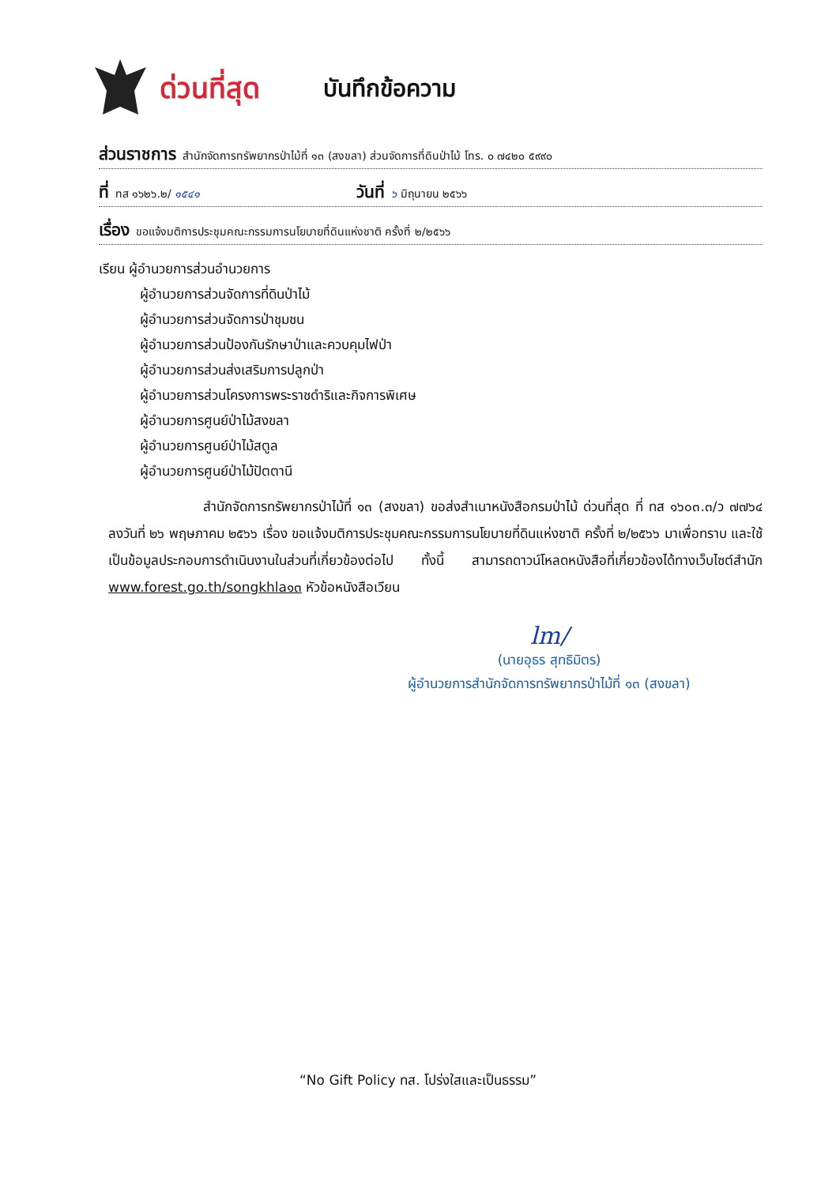ด่วนที่สุด
บันทึกข้อความ
ส่วนราชการ สำนักจัดการทรัพยากรป่าไม้ที่ ๑๓ (สงขลา) ส่วนจัดการที่ดินป่าไม้ โทร. ๐ ๗๔๒๐ ๕๙๙๐
ที่ ทส ๑๖๒๖.๒/ ๑๕๔๑ วันที่ ๖ มิถุนายน ๒๕๖๖
เรื่อง ขอแจ้งมติการประชุมคณะกรรมการนโยบายที่ดินแห่งชาติ ครั้งที่ ๒/๒๕๖๖
เรียน ผู้อำนวยการส่วนอำนวยการ
ผู้อำนวยการส่วนจัดการที่ดินป่าไม้
ผู้อำนวยการส่วนจัดการป่าชุมชน
ผู้อำนวยการส่วนป้องกันรักษาป่าและควบคุมไฟป่า
ผู้อำนวยการส่วนส่งเสริมการปลูกป่า
ผู้อำนวยการส่วนโครงการพระราชดำริและกิจการพิเศษ
ผู้อำนวยการศูนย์ป่าไม้สงขลา
ผู้อำนวยการศูนย์ป่าไม้สตูล
ผู้อำนวยการศูนย์ป่าไม้ปัตตานี
สำนักจัดการทรัพยากรป่าไม้ที่ ๑๓ (สงขลา) ขอส่งสำเนาหนังสือกรมป่าไม้ ด่วนที่สุด ที่ ทส ๑๖๐๓.๓/ว ๗๗๖๔ ลงวันที่ ๒๖ พฤษภาคม ๒๕๖๖ เรื่อง ขอแจ้งมติการประชุมคณะกรรมการนโยบายที่ดินแห่งชาติ ครั้งที่ ๒/๒๕๖๖ มาเพื่อทราบ และใช้เป็นข้อมูลประกอบการดำเนินงานในส่วนที่เกี่ยวข้องต่อไป ทั้งนี้ สามารถดาวน์โหลดหนังสือที่เกี่ยวข้องได้ทางเว็บไซต์สำนัก www.forest.go.th/songkhla๑๓ หัวข้อหนังสือเวียน
lm/
(นายอุธร สุทธิมิตร)
ผู้อำนวยการสำนักจัดการทรัพยากรป่าไม้ที่ ๑๓ (สงขลา)
“No Gift Policy ทส. โปร่งใสและเป็นธรรม”